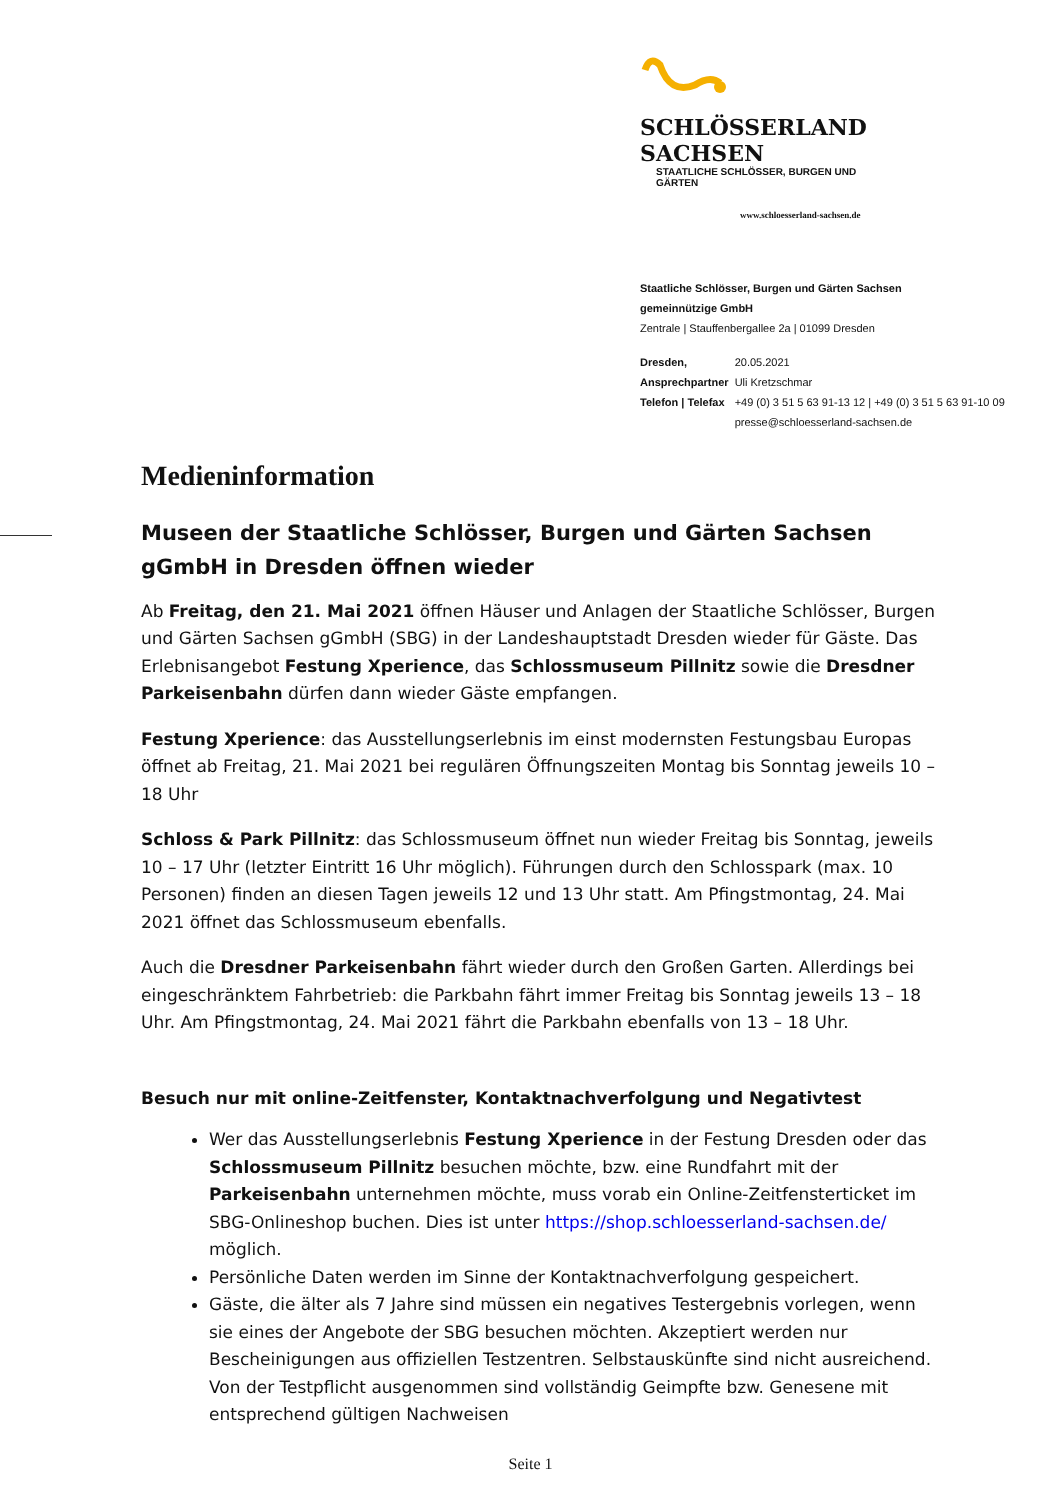SCHLÖSSERLAND SACHSEN
STAATLICHE SCHLÖSSER, BURGEN UND GÄRTEN
www.schloesserland-sachsen.de
Staatliche Schlösser, Burgen und Gärten Sachsen
gemeinnützige GmbH
Zentrale | Stauffenbergallee 2a | 01099 Dresden
| Dresden, | 20.05.2021 |
| Ansprechpartner | Uli Kretzschmar |
| Telefon / Telefax | +49 (0) 3 51 5 63 91-13 12 / +49 (0) 3 51 5 63 91-10 09 |
| | presse@schloesserland-sachsen.de |
Medieninformation
Museen der Staatliche Schlösser, Burgen und Gärten Sachsen gGmbH in Dresden öffnen wieder
Ab Freitag, den 21. Mai 2021 öffnen Häuser und Anlagen der Staatliche Schlösser, Burgen und Gärten Sachsen gGmbH (SBG) in der Landeshauptstadt Dresden wieder für Gäste. Das Erlebnisangebot Festung Xperience, das Schlossmuseum Pillnitz sowie die Dresdner Parkeisenbahn dürfen dann wieder Gäste empfangen.
Festung Xperience: das Ausstellungserlebnis im einst modernsten Festungsbau Europas öffnet ab Freitag, 21. Mai 2021 bei regulären Öffnungszeiten Montag bis Sonntag jeweils 10 – 18 Uhr
Schloss & Park Pillnitz: das Schlossmuseum öffnet nun wieder Freitag bis Sonntag, jeweils 10 – 17 Uhr (letzter Eintritt 16 Uhr möglich). Führungen durch den Schlosspark (max. 10 Personen) finden an diesen Tagen jeweils 12 und 13 Uhr statt. Am Pfingstmontag, 24. Mai 2021 öffnet das Schlossmuseum ebenfalls.
Auch die Dresdner Parkeisenbahn fährt wieder durch den Großen Garten. Allerdings bei eingeschränktem Fahrbetrieb: die Parkbahn fährt immer Freitag bis Sonntag jeweils 13 – 18 Uhr. Am Pfingstmontag, 24. Mai 2021 fährt die Parkbahn ebenfalls von 13 – 18 Uhr.
Besuch nur mit online-Zeitfenster, Kontaktnachverfolgung und Negativtest
Wer das Ausstellungserlebnis Festung Xperience in der Festung Dresden oder das Schlossmuseum Pillnitz besuchen möchte, bzw. eine Rundfahrt mit der Parkeisenbahn unternehmen möchte, muss vorab ein Online-Zeitfensterticket im SBG-Onlineshop buchen. Dies ist unter https://shop.schloesserland-sachsen.de/ möglich.
Persönliche Daten werden im Sinne der Kontaktnachverfolgung gespeichert.
Gäste, die älter als 7 Jahre sind müssen ein negatives Testergebnis vorlegen, wenn sie eines der Angebote der SBG besuchen möchten. Akzeptiert werden nur Bescheinigungen aus offiziellen Testzentren. Selbstauskünfte sind nicht ausreichend. Von der Testpflicht ausgenommen sind vollständig Geimpfte bzw. Genesene mit entsprechend gültigen Nachweisen
Seite 1